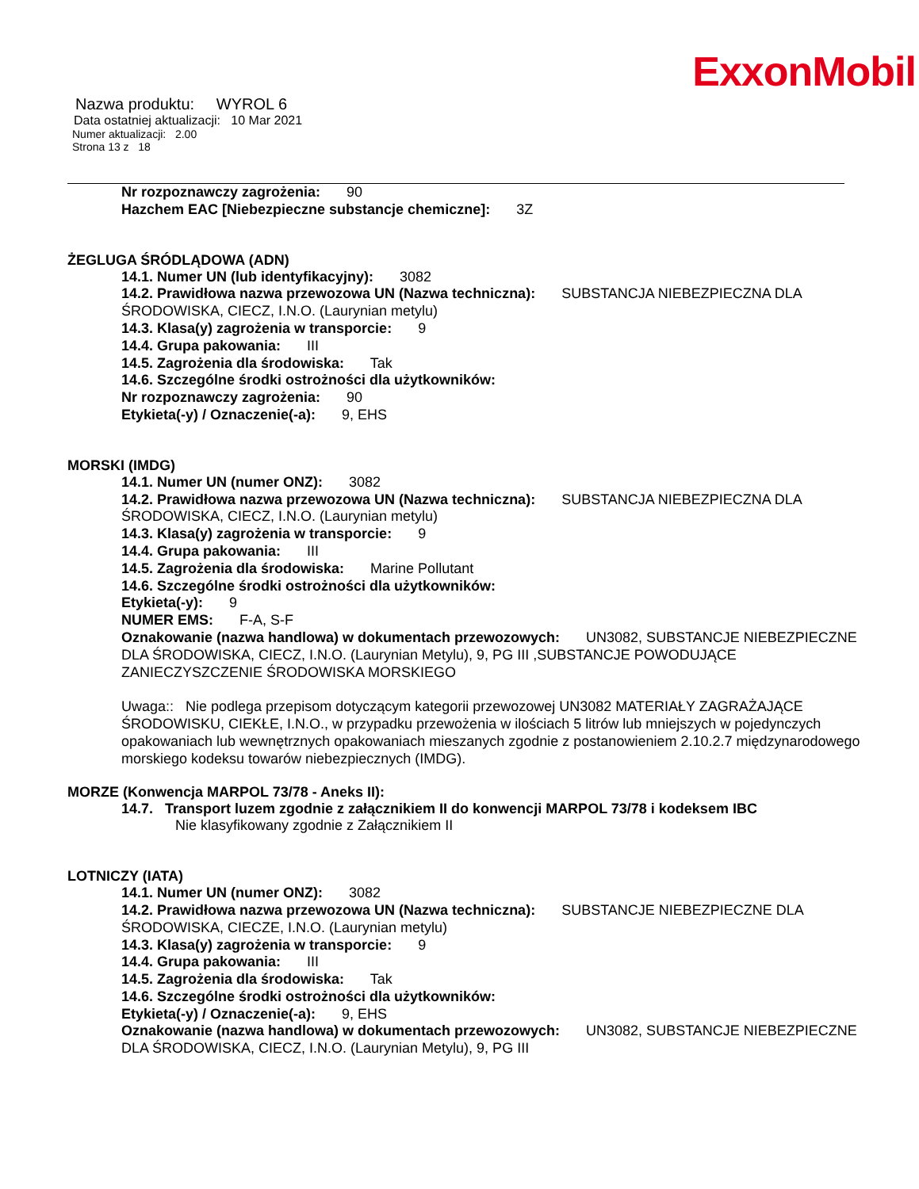ExxonMobil
Nazwa produktu: WYROL 6
Data ostatniej aktualizacji: 10 Mar 2021
Numer aktualizacji: 2.00
Strona 13 z 18
Nr rozpoznawczy zagrożenia: 90
Hazchem EAC [Niebezpieczne substancje chemiczne]: 3Z
ŻEGLUGA ŚRÓDLĄDOWA (ADN)
14.1. Numer UN (lub identyfikacyjny): 3082
14.2. Prawidłowa nazwa przewozowa UN (Nazwa techniczna): SUBSTANCJA NIEBEZPIECZNA DLA ŚRODOWISKA, CIECZ, I.N.O. (Laurynian metylu)
14.3. Klasa(y) zagrożenia w transporcie: 9
14.4. Grupa pakowania: III
14.5. Zagrożenia dla środowiska: Tak
14.6. Szczególne środki ostrożności dla użytkowników:
Nr rozpoznawczy zagrożenia: 90
Etykieta(-y) / Oznaczenie(-a): 9, EHS
MORSKI (IMDG)
14.1. Numer UN (numer ONZ): 3082
14.2. Prawidłowa nazwa przewozowa UN (Nazwa techniczna): SUBSTANCJA NIEBEZPIECZNA DLA ŚRODOWISKA, CIECZ, I.N.O. (Laurynian metylu)
14.3. Klasa(y) zagrożenia w transporcie: 9
14.4. Grupa pakowania: III
14.5. Zagrożenia dla środowiska: Marine Pollutant
14.6. Szczególne środki ostrożności dla użytkowników:
Etykieta(-y): 9
NUMER EMS: F-A, S-F
Oznakowanie (nazwa handlowa) w dokumentach przewozowych: UN3082, SUBSTANCJE NIEBEZPIECZNE DLA ŚRODOWISKA, CIECZ, I.N.O. (Laurynian Metylu), 9, PG III ,SUBSTANCJE POWODUJĄCE ZANIECZYSZCZENIE ŚRODOWISKA MORSKIEGO
Uwaga:: Nie podlega przepisom dotyczącym kategorii przewozowej UN3082 MATERIAŁY ZAGRAŻAJĄCE ŚRODOWISKU, CIEKŁE, I.N.O., w przypadku przewożenia w ilościach 5 litrów lub mniejszych w pojedynczych opakowaniach lub wewnętrznych opakowaniach mieszanych zgodnie z postanowieniem 2.10.2.7 międzynarodowego morskiego kodeksu towarów niebezpiecznych (IMDG).
MORZE (Konwencja MARPOL 73/78 - Aneks II):
14.7. Transport luzem zgodnie z załącznikiem II do konwencji MARPOL 73/78 i kodeksem IBC
Nie klasyfikowany zgodnie z Załącznikiem II
LOTNICZY (IATA)
14.1. Numer UN (numer ONZ): 3082
14.2. Prawidłowa nazwa przewozowa UN (Nazwa techniczna): SUBSTANCJE NIEBEZPIECZNE DLA ŚRODOWISKA, CIECZE, I.N.O. (Laurynian metylu)
14.3. Klasa(y) zagrożenia w transporcie: 9
14.4. Grupa pakowania: III
14.5. Zagrożenia dla środowiska: Tak
14.6. Szczególne środki ostrożności dla użytkowników:
Etykieta(-y) / Oznaczenie(-a): 9, EHS
Oznakowanie (nazwa handlowa) w dokumentach przewozowych: UN3082, SUBSTANCJE NIEBEZPIECZNE DLA ŚRODOWISKA, CIECZ, I.N.O. (Laurynian Metylu), 9, PG III